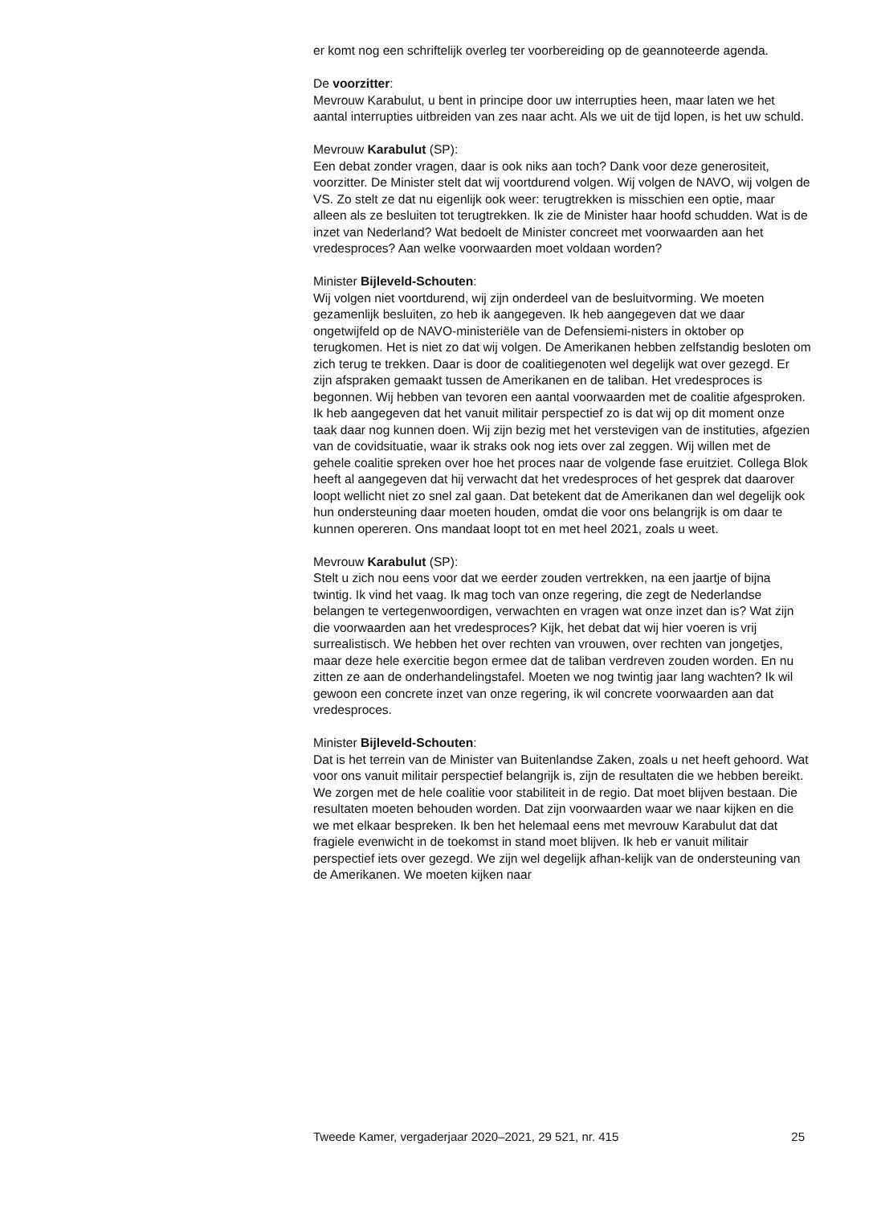er komt nog een schriftelijk overleg ter voorbereiding op de geannoteerde agenda.
De voorzitter:
Mevrouw Karabulut, u bent in principe door uw interrupties heen, maar laten we het aantal interrupties uitbreiden van zes naar acht. Als we uit de tijd lopen, is het uw schuld.
Mevrouw Karabulut (SP):
Een debat zonder vragen, daar is ook niks aan toch? Dank voor deze generositeit, voorzitter. De Minister stelt dat wij voortdurend volgen. Wij volgen de NAVO, wij volgen de VS. Zo stelt ze dat nu eigenlijk ook weer: terugtrekken is misschien een optie, maar alleen als ze besluiten tot terugtrekken. Ik zie de Minister haar hoofd schudden. Wat is de inzet van Nederland? Wat bedoelt de Minister concreet met voorwaarden aan het vredesproces? Aan welke voorwaarden moet voldaan worden?
Minister Bijleveld-Schouten:
Wij volgen niet voortdurend, wij zijn onderdeel van de besluitvorming. We moeten gezamenlijk besluiten, zo heb ik aangegeven. Ik heb aangegeven dat we daar ongetwijfeld op de NAVO-ministeriële van de Defensiemi-nisters in oktober op terugkomen. Het is niet zo dat wij volgen. De Amerikanen hebben zelfstandig besloten om zich terug te trekken. Daar is door de coalitiegenoten wel degelijk wat over gezegd. Er zijn afspraken gemaakt tussen de Amerikanen en de taliban. Het vredesproces is begonnen. Wij hebben van tevoren een aantal voorwaarden met de coalitie afgesproken. Ik heb aangegeven dat het vanuit militair perspectief zo is dat wij op dit moment onze taak daar nog kunnen doen. Wij zijn bezig met het verstevigen van de instituties, afgezien van de covidsituatie, waar ik straks ook nog iets over zal zeggen. Wij willen met de gehele coalitie spreken over hoe het proces naar de volgende fase eruitziet. Collega Blok heeft al aangegeven dat hij verwacht dat het vredesproces of het gesprek dat daarover loopt wellicht niet zo snel zal gaan. Dat betekent dat de Amerikanen dan wel degelijk ook hun ondersteuning daar moeten houden, omdat die voor ons belangrijk is om daar te kunnen opereren. Ons mandaat loopt tot en met heel 2021, zoals u weet.
Mevrouw Karabulut (SP):
Stelt u zich nou eens voor dat we eerder zouden vertrekken, na een jaartje of bijna twintig. Ik vind het vaag. Ik mag toch van onze regering, die zegt de Nederlandse belangen te vertegenwoordigen, verwachten en vragen wat onze inzet dan is? Wat zijn die voorwaarden aan het vredesproces? Kijk, het debat dat wij hier voeren is vrij surrealistisch. We hebben het over rechten van vrouwen, over rechten van jongetjes, maar deze hele exercitie begon ermee dat de taliban verdreven zouden worden. En nu zitten ze aan de onderhandelingstafel. Moeten we nog twintig jaar lang wachten? Ik wil gewoon een concrete inzet van onze regering, ik wil concrete voorwaarden aan dat vredesproces.
Minister Bijleveld-Schouten:
Dat is het terrein van de Minister van Buitenlandse Zaken, zoals u net heeft gehoord. Wat voor ons vanuit militair perspectief belangrijk is, zijn de resultaten die we hebben bereikt. We zorgen met de hele coalitie voor stabiliteit in de regio. Dat moet blijven bestaan. Die resultaten moeten behouden worden. Dat zijn voorwaarden waar we naar kijken en die we met elkaar bespreken. Ik ben het helemaal eens met mevrouw Karabulut dat dat fragiele evenwicht in de toekomst in stand moet blijven. Ik heb er vanuit militair perspectief iets over gezegd. We zijn wel degelijk afhan-kelijk van de ondersteuning van de Amerikanen. We moeten kijken naar
Tweede Kamer, vergaderjaar 2020–2021, 29 521, nr. 415 25